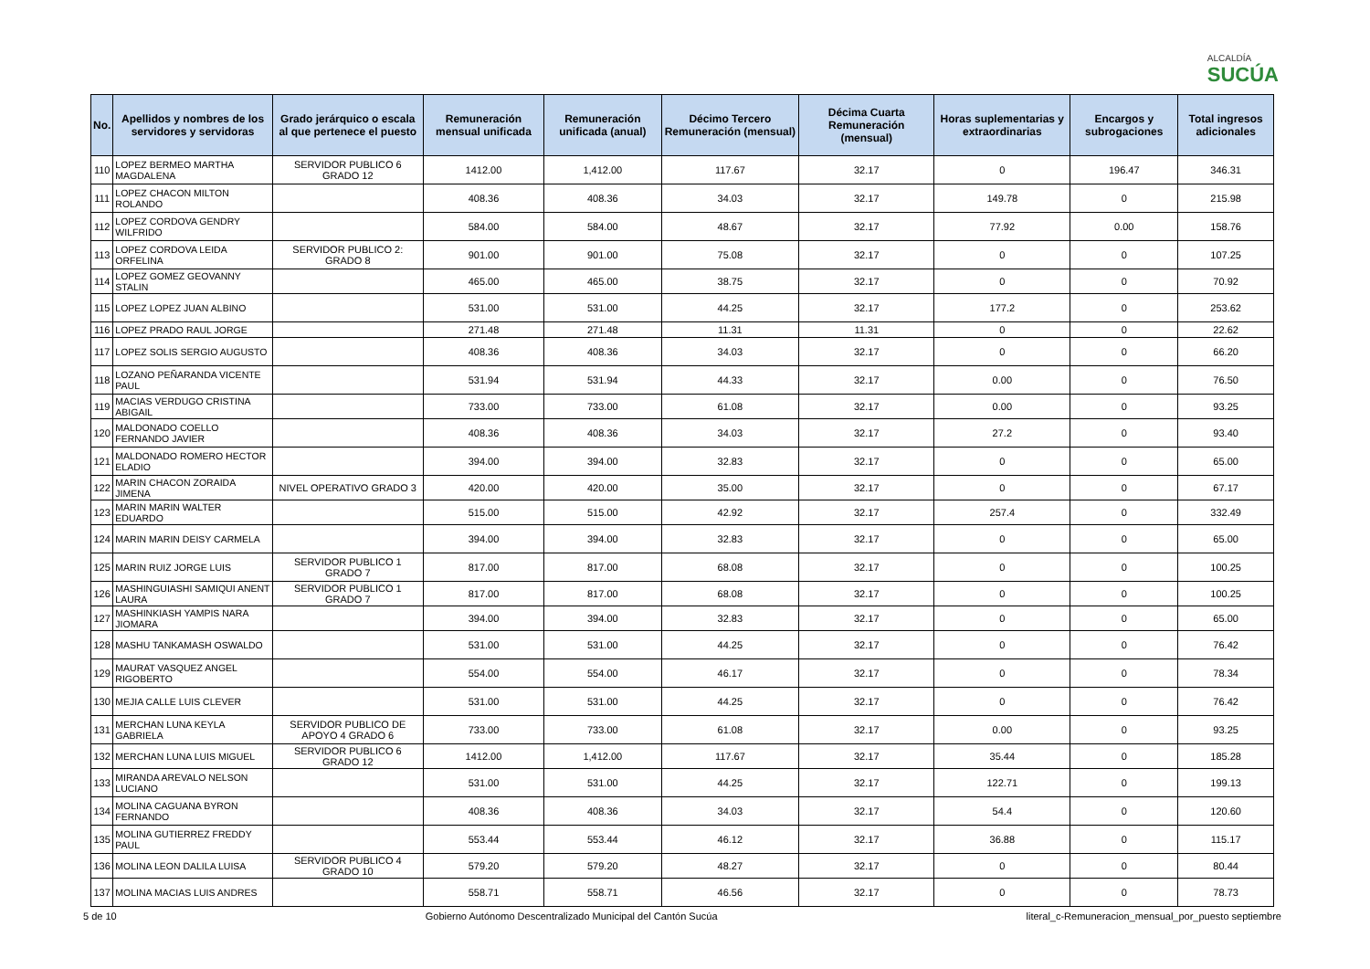ALCALDÍA
SUCÚA
| No. | Apellidos y nombres de los servidores y servidoras | Grado jerárquico o escala al que pertenece el puesto | Remuneración mensual unificada | Remuneración unificada (anual) | Décimo Tercero Remuneración (mensual) | Décima Cuarta Remuneración (mensual) | Horas suplementarias y extraordinarias | Encargos y subrogaciones | Total ingresos adicionales |
| --- | --- | --- | --- | --- | --- | --- | --- | --- | --- |
| 110 | LOPEZ BERMEO MARTHA MAGDALENA | SERVIDOR PUBLICO 6 GRADO 12 | 1412.00 | 1,412.00 | 117.67 | 32.17 | 0 | 196.47 | 346.31 |
| 111 | LOPEZ CHACON MILTON ROLANDO | | 408.36 | 408.36 | 34.03 | 32.17 | 149.78 | 0 | 215.98 |
| 112 | LOPEZ CORDOVA GENDRY WILFRIDO | | 584.00 | 584.00 | 48.67 | 32.17 | 77.92 | 0.00 | 158.76 |
| 113 | LOPEZ CORDOVA LEIDA ORFELINA | SERVIDOR PUBLICO 2: GRADO 8 | 901.00 | 901.00 | 75.08 | 32.17 | 0 | 0 | 107.25 |
| 114 | LOPEZ GOMEZ GEOVANNY STALIN | | 465.00 | 465.00 | 38.75 | 32.17 | 0 | 0 | 70.92 |
| 115 | LOPEZ LOPEZ JUAN ALBINO | | 531.00 | 531.00 | 44.25 | 32.17 | 177.2 | 0 | 253.62 |
| 116 | LOPEZ PRADO RAUL JORGE | | 271.48 | 271.48 | 11.31 | 11.31 | 0 | 0 | 22.62 |
| 117 | LOPEZ SOLIS SERGIO AUGUSTO | | 408.36 | 408.36 | 34.03 | 32.17 | 0 | 0 | 66.20 |
| 118 | LOZANO PEÑARANDA VICENTE PAUL | | 531.94 | 531.94 | 44.33 | 32.17 | 0.00 | 0 | 76.50 |
| 119 | MACIAS VERDUGO CRISTINA ABIGAIL | | 733.00 | 733.00 | 61.08 | 32.17 | 0.00 | 0 | 93.25 |
| 120 | MALDONADO COELLO FERNANDO JAVIER | | 408.36 | 408.36 | 34.03 | 32.17 | 27.2 | 0 | 93.40 |
| 121 | MALDONADO ROMERO HECTOR ELADIO | | 394.00 | 394.00 | 32.83 | 32.17 | 0 | 0 | 65.00 |
| 122 | MARIN CHACON ZORAIDA JIMENA | NIVEL OPERATIVO GRADO 3 | 420.00 | 420.00 | 35.00 | 32.17 | 0 | 0 | 67.17 |
| 123 | MARIN MARIN WALTER EDUARDO | | 515.00 | 515.00 | 42.92 | 32.17 | 257.4 | 0 | 332.49 |
| 124 | MARIN MARIN DEISY CARMELA | | 394.00 | 394.00 | 32.83 | 32.17 | 0 | 0 | 65.00 |
| 125 | MARIN RUIZ JORGE LUIS | SERVIDOR PUBLICO 1 GRADO 7 | 817.00 | 817.00 | 68.08 | 32.17 | 0 | 0 | 100.25 |
| 126 | MASHINGUIASHI SAMIQUI ANENT LAURA | SERVIDOR PUBLICO 1 GRADO 7 | 817.00 | 817.00 | 68.08 | 32.17 | 0 | 0 | 100.25 |
| 127 | MASHINKIASH YAMPIS NARA JIOMARA | | 394.00 | 394.00 | 32.83 | 32.17 | 0 | 0 | 65.00 |
| 128 | MASHU TANKAMASH OSWALDO | | 531.00 | 531.00 | 44.25 | 32.17 | 0 | 0 | 76.42 |
| 129 | MAURAT VASQUEZ ANGEL RIGOBERTO | | 554.00 | 554.00 | 46.17 | 32.17 | 0 | 0 | 78.34 |
| 130 | MEJIA CALLE LUIS CLEVER | | 531.00 | 531.00 | 44.25 | 32.17 | 0 | 0 | 76.42 |
| 131 | MERCHAN LUNA KEYLA GABRIELA | SERVIDOR PUBLICO DE APOYO 4 GRADO 6 | 733.00 | 733.00 | 61.08 | 32.17 | 0.00 | 0 | 93.25 |
| 132 | MERCHAN LUNA LUIS MIGUEL | SERVIDOR PUBLICO 6 GRADO 12 | 1412.00 | 1,412.00 | 117.67 | 32.17 | 35.44 | 0 | 185.28 |
| 133 | MIRANDA AREVALO NELSON LUCIANO | | 531.00 | 531.00 | 44.25 | 32.17 | 122.71 | 0 | 199.13 |
| 134 | MOLINA CAGUANA BYRON FERNANDO | | 408.36 | 408.36 | 34.03 | 32.17 | 54.4 | 0 | 120.60 |
| 135 | MOLINA GUTIERREZ FREDDY PAUL | | 553.44 | 553.44 | 46.12 | 32.17 | 36.88 | 0 | 115.17 |
| 136 | MOLINA LEON DALILA LUISA | SERVIDOR PUBLICO 4 GRADO 10 | 579.20 | 579.20 | 48.27 | 32.17 | 0 | 0 | 80.44 |
| 137 | MOLINA MACIAS LUIS ANDRES | | 558.71 | 558.71 | 46.56 | 32.17 | 0 | 0 | 78.73 |
5 de 10 Gobierno Autónomo Descentralizado Municipal del Cantón Sucúa literal_c-Remuneracion_mensual_por_puesto septiembre